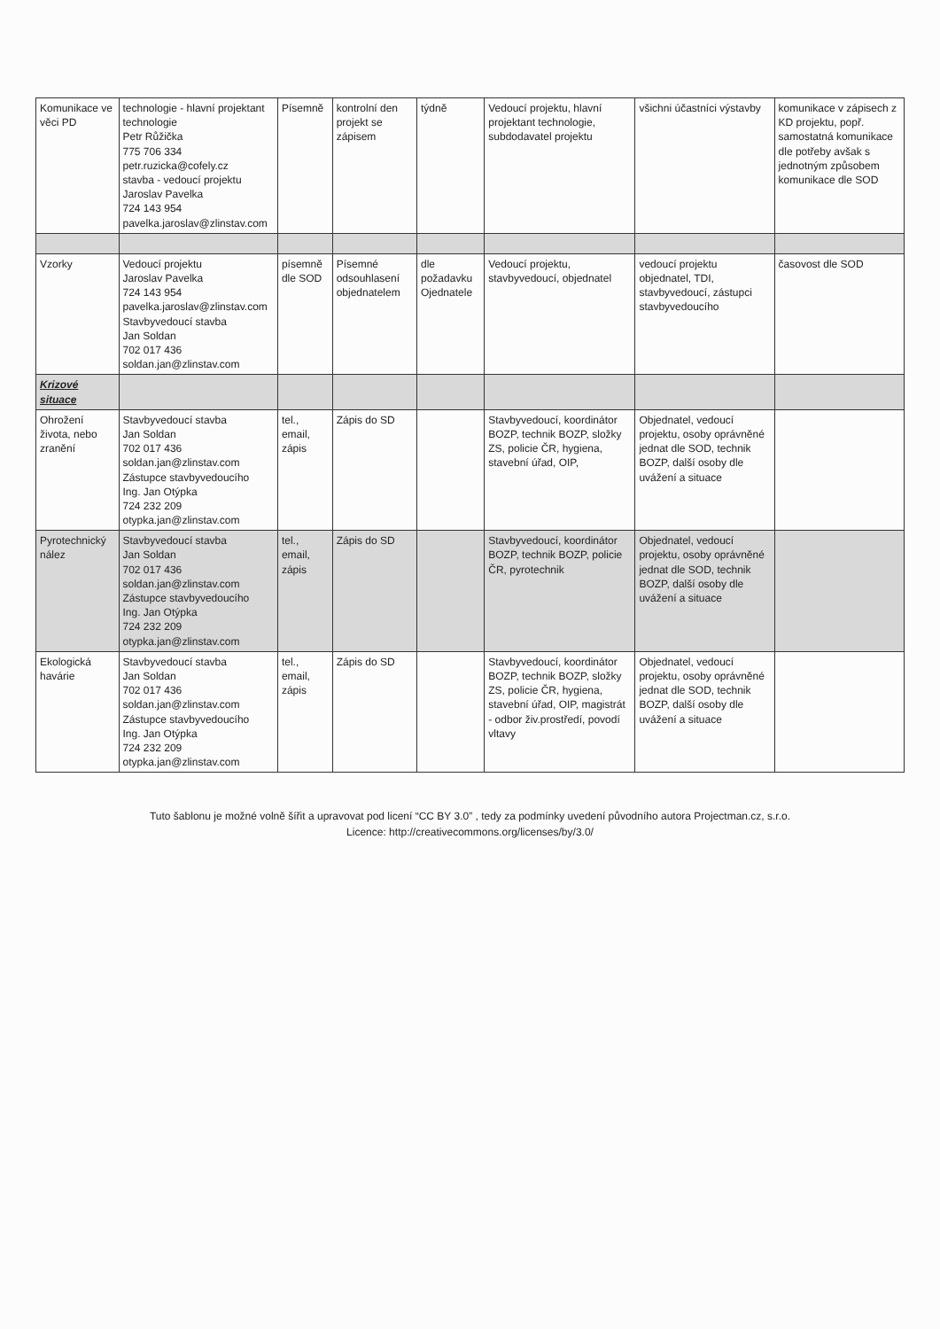| Komunikace ve věci PD | technologie - hlavní projektant technologie Petr Růžička 775 706 334 petr.ruzicka@cofely.cz stavba - vedoucí projektu Jaroslav Pavelka 724 143 954 pavelka.jaroslav@zlinstav.com | Písemně | kontrolní den projekt se zápisem | týdně | Vedoucí projektu, hlavní projektant technologie, subdodavatel projektu | všichni účastníci výstavby | komunikace v zápisech z KD projektu, popř. samostatná komunikace dle potřeby avšak s jednotným způsobem komunikace dle SOD |
| Vzorky | Vedoucí projektu Jaroslav Pavelka 724 143 954 pavelka.jaroslav@zlinstav.com Stavbyvedoucí stavba Jan Soldan 702 017 436 soldan.jan@zlinstav.com | písemně dle SOD | Písemné odsouhlasení objednatelem | dle požadavku Ojednatele | Vedoucí projektu, stavbyvedoucí, objednatel | vedoucí projektu objednatel, TDI, stavbyvedoucí, zástupci stavbyvedoucího | časovost dle SOD |
| Krizové situace | | | | | | | |
| Ohrožení života, nebo zranění | Stavbyvedoucí stavba Jan Soldan 702 017 436 soldan.jan@zlinstav.com Zástupce stavbyvedoucího Ing. Jan Otýpka 724 232 209 otypka.jan@zlinstav.com | tel., email, zápis | Zápis do SD | | Stavbyvedoucí, koordinátor BOZP, technik BOZP, složky ZS, policie ČR, hygiena, stavební úřad, OIP, | Objednatel, vedoucí projektu, osoby oprávněné jednat dle SOD, technik BOZP, další osoby dle uvážení a situace | |
| Pyrotechnický nález | Stavbyvedoucí stavba Jan Soldan 702 017 436 soldan.jan@zlinstav.com Zástupce stavbyvedoucího Ing. Jan Otýpka 724 232 209 otypka.jan@zlinstav.com | tel., email, zápis | Zápis do SD | | Stavbyvedoucí, koordinátor BOZP, technik BOZP, policie ČR, pyrotechnik | Objednatel, vedoucí projektu, osoby oprávněné jednat dle SOD, technik BOZP, další osoby dle uvážení a situace | |
| Ekologická havárie | Stavbyvedoucí stavba Jan Soldan 702 017 436 soldan.jan@zlinstav.com Zástupce stavbyvedoucího Ing. Jan Otýpka 724 232 209 otypka.jan@zlinstav.com | tel., email, zápis | Zápis do SD | | Stavbyvedoucí, koordinátor BOZP, technik BOZP, složky ZS, policie ČR, hygiena, stavební úřad, OIP, magistrát - odbor živ.prostředí, povodí vltavy | Objednatel, vedoucí projektu, osoby oprávněné jednat dle SOD, technik BOZP, další osoby dle uvážení a situace | |
Tuto šablonu je možné volně šířit a upravovat pod licení “CC BY 3.0” , tedy za podmínky uvedení původního autora Projectman.cz, s.r.o.
Licence: http://creativecommons.org/licenses/by/3.0/